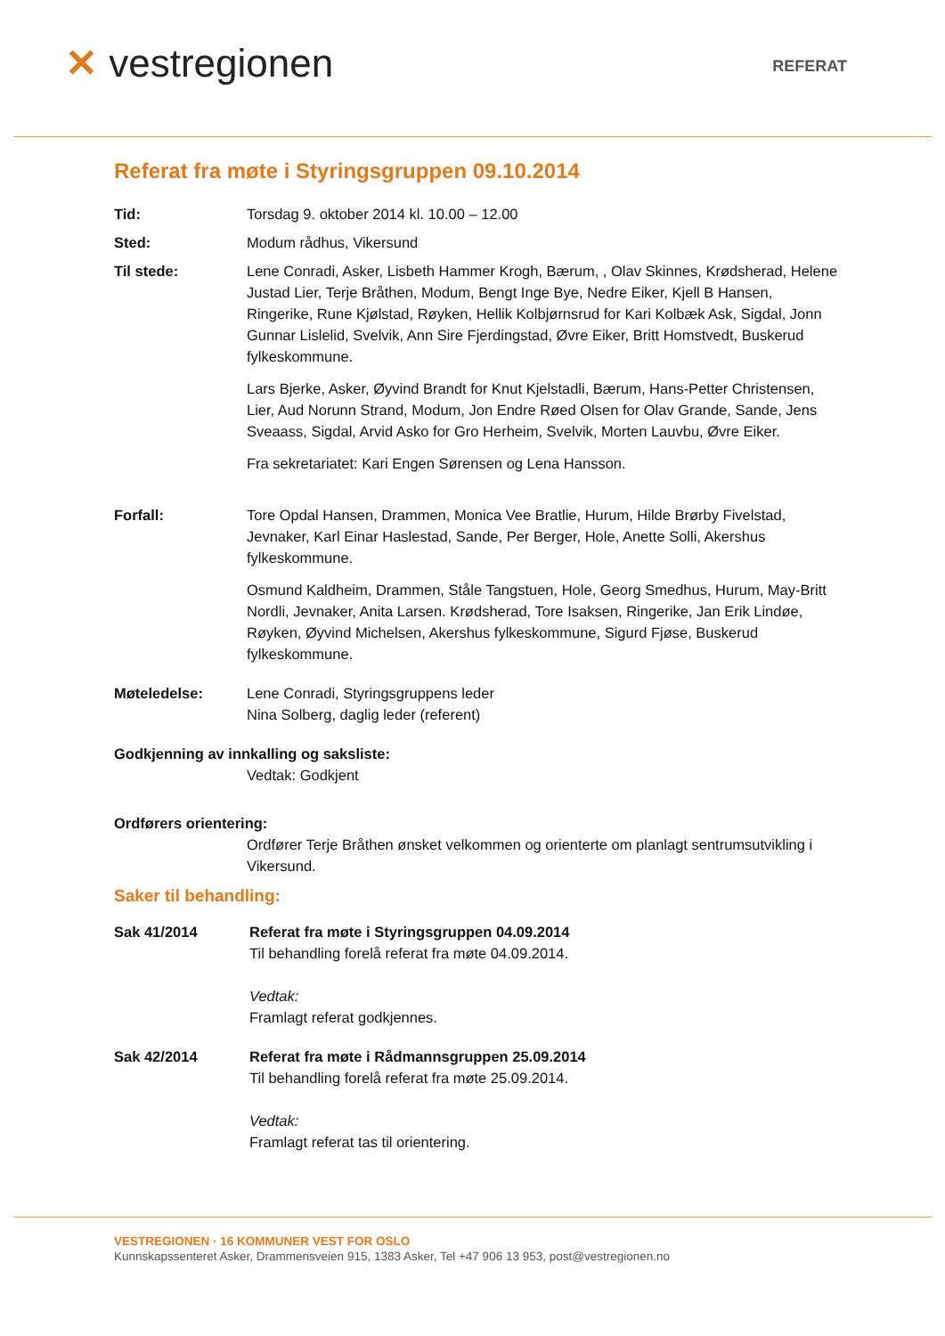✕ vestregionen
REFERAT
Referat fra møte i Styringsgruppen 09.10.2014
Tid: Torsdag 9. oktober 2014 kl. 10.00 – 12.00
Sted: Modum rådhus, Vikersund
Til stede: Lene Conradi, Asker, Lisbeth Hammer Krogh, Bærum, , Olav Skinnes, Krødsherad, Helene Justad Lier, Terje Bråthen, Modum, Bengt Inge Bye, Nedre Eiker, Kjell B Hansen, Ringerike, Rune Kjølstad, Røyken, Hellik Kolbjørnsrud for Kari Kolbæk Ask, Sigdal, Jonn Gunnar Lislelid, Svelvik, Ann Sire Fjerdingstad, Øvre Eiker, Britt Homstvedt, Buskerud fylkeskommune.
Lars Bjerke, Asker, Øyvind Brandt for Knut Kjelstadli, Bærum, Hans-Petter Christensen, Lier, Aud Norunn Strand, Modum, Jon Endre Røed Olsen for Olav Grande, Sande, Jens Sveaass, Sigdal, Arvid Asko for Gro Herheim, Svelvik, Morten Lauvbu, Øvre Eiker.
Fra sekretariatet: Kari Engen Sørensen og Lena Hansson.
Forfall: Tore Opdal Hansen, Drammen, Monica Vee Bratlie, Hurum, Hilde Brørby Fivelstad, Jevnaker, Karl Einar Haslestad, Sande, Per Berger, Hole, Anette Solli, Akershus fylkeskommune.
Osmund Kaldheim, Drammen, Ståle Tangstuen, Hole, Georg Smedhus, Hurum, May-Britt Nordli, Jevnaker, Anita Larsen. Krødsherad, Tore Isaksen, Ringerike, Jan Erik Lindøe, Røyken, Øyvind Michelsen, Akershus fylkeskommune, Sigurd Fjøse, Buskerud fylkeskommune.
Møteledelse: Lene Conradi, Styringsgruppens leder
Nina Solberg, daglig leder (referent)
Godkjenning av innkalling og saksliste:
Vedtak: Godkjent
Ordførers orientering:
Ordfører Terje Bråthen ønsket velkommen og orienterte om planlagt sentrumsutvikling i Vikersund.
Saker til behandling:
Sak 41/2014 Referat fra møte i Styringsgruppen 04.09.2014
Til behandling forelå referat fra møte 04.09.2014.
Vedtak:
Framlagt referat godkjennes.
Sak 42/2014 Referat fra møte i Rådmannsgruppen 25.09.2014
Til behandling forelå referat fra møte 25.09.2014.
Vedtak:
Framlagt referat tas til orientering.
VESTREGIONEN · 16 KOMMUNER VEST FOR OSLO
Kunnskapssenteret Asker, Drammensveien 915, 1383 Asker, Tel +47 906 13 953, post@vestregionen.no